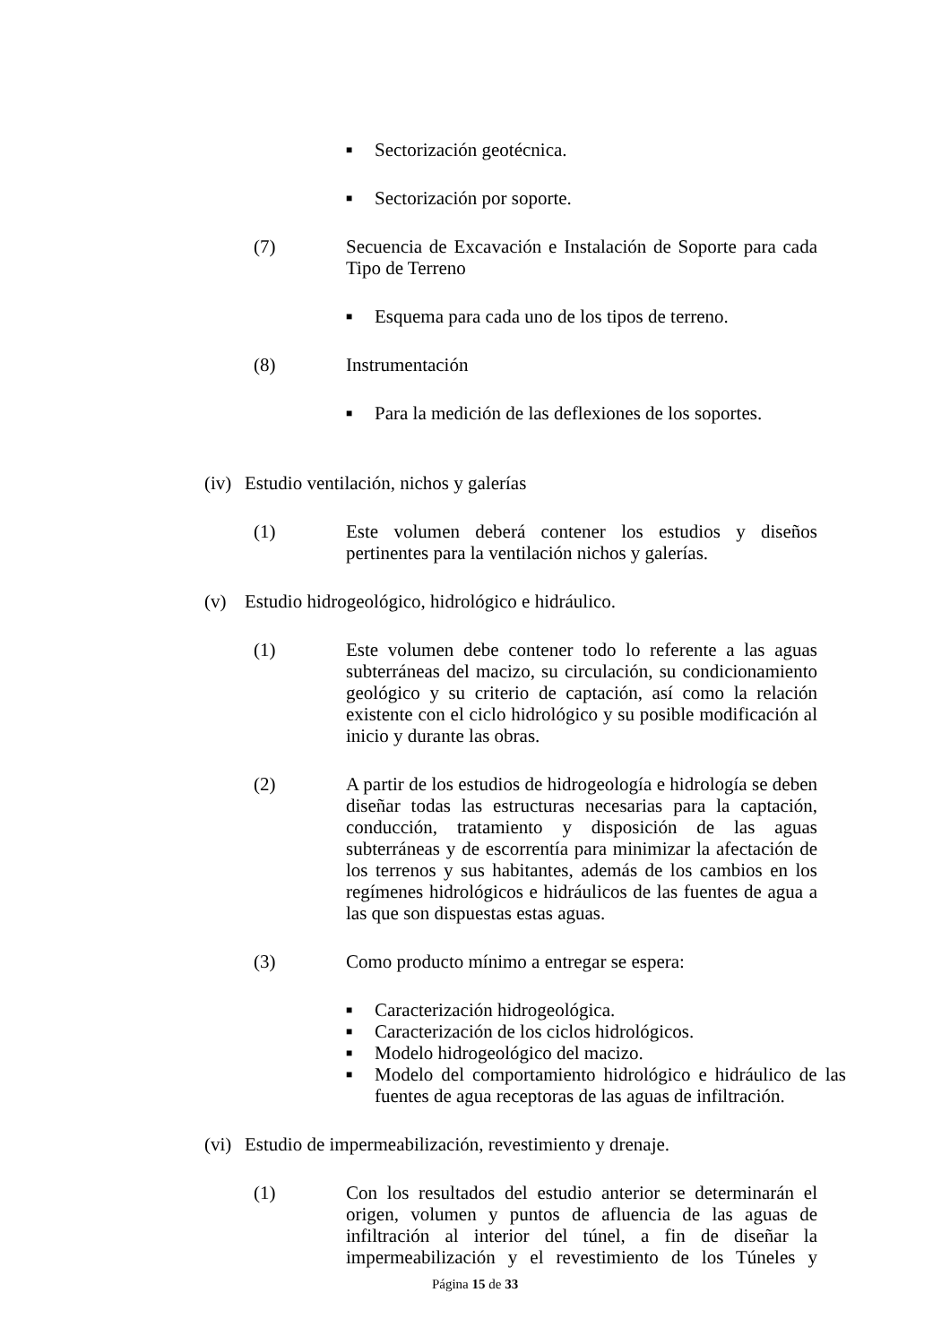■ Sectorización geotécnica.
■ Sectorización por soporte.
(7) Secuencia de Excavación e Instalación de Soporte para cada Tipo de Terreno
■ Esquema para cada uno de los tipos de terreno.
(8) Instrumentación
■ Para la medición de las deflexiones de los soportes.
(iv)
Estudio ventilación, nichos y galerías
(1) Este volumen deberá contener los estudios y diseños pertinentes para la ventilación nichos y galerías.
(v) Estudio hidrogeológico, hidrológico e hidráulico.
(1) Este volumen debe contener todo lo referente a las aguas subterráneas del macizo, su circulación, su condicionamiento geológico y su criterio de captación, así como la relación existente con el ciclo hidrológico y su posible modificación al inicio y durante las obras.
(2) A partir de los estudios de hidrogeología e hidrología se deben diseñar todas las estructuras necesarias para la captación, conducción, tratamiento y disposición de las aguas subterráneas y de escorrentía para minimizar la afectación de los terrenos y sus habitantes, además de los cambios en los regímenes hidrológicos e hidráulicos de las fuentes de agua a las que son dispuestas estas aguas.
(3) Como producto mínimo a entregar se espera:
■ Caracterización hidrogeológica.
■ Caracterización de los ciclos hidrológicos.
■ Modelo hidrogeológico del macizo.
■ Modelo del comportamiento hidrológico e hidráulico de las fuentes de agua receptoras de las aguas de infiltración.
(vi)
Estudio de impermeabilización, revestimiento y drenaje.
(1) Con los resultados del estudio anterior se determinarán el origen, volumen y puntos de afluencia de las aguas de infiltración al interior del túnel, a fin de diseñar la impermeabilización y el revestimiento de los Túneles y
Página 15 de 33